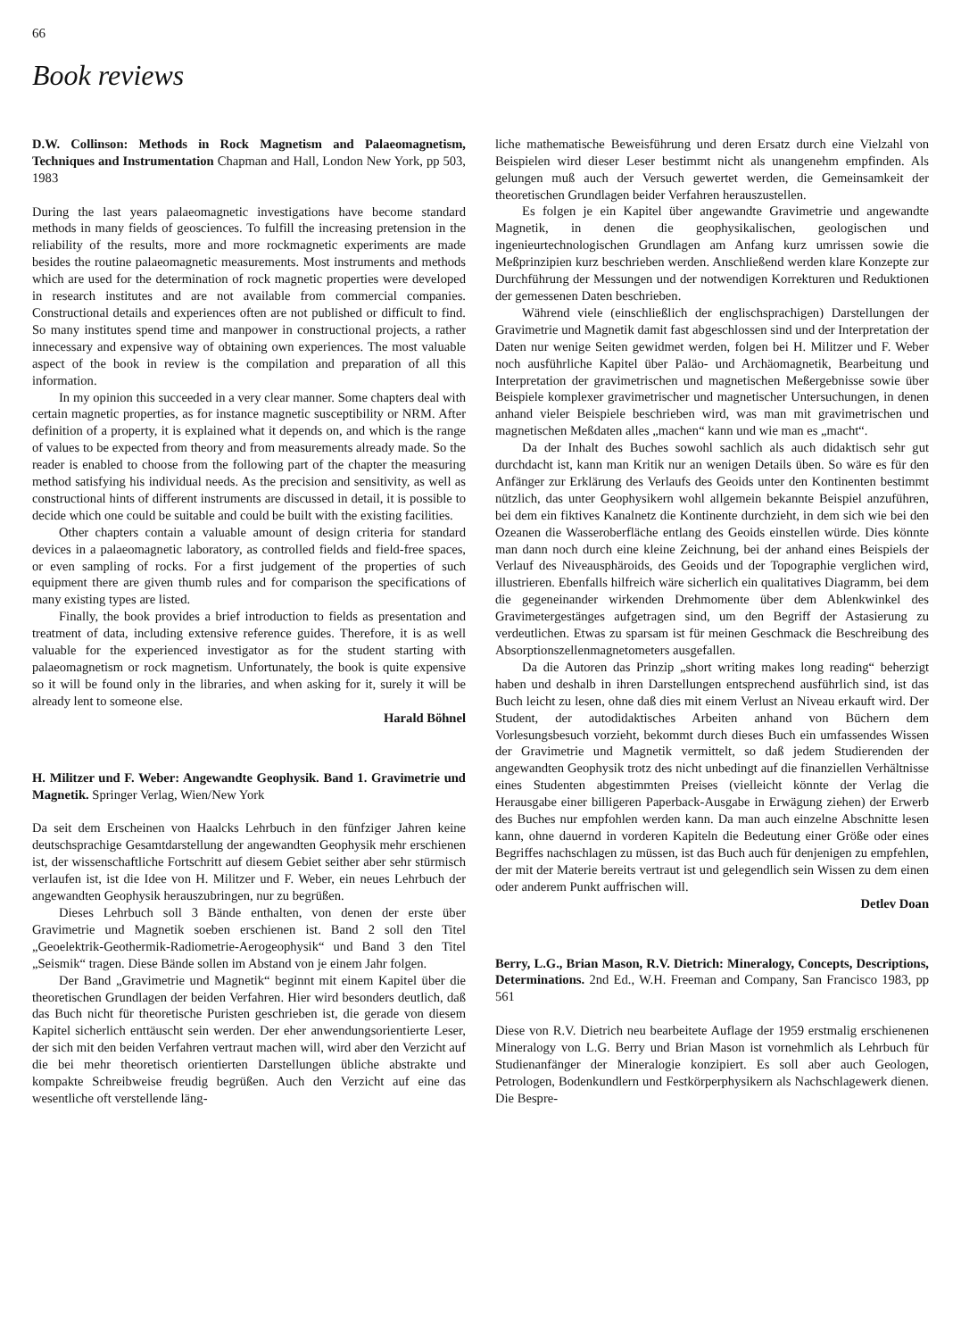66
Book reviews
D.W. Collinson: Methods in Rock Magnetism and Palaeomagnetism, Techniques and Instrumentation Chapman and Hall, London New York, pp 503, 1983
During the last years palaeomagnetic investigations have become standard methods in many fields of geosciences. To fulfill the increasing pretension in the reliability of the results, more and more rockmagnetic experiments are made besides the routine palaeomagnetic measurements. Most instruments and methods which are used for the determination of rock magnetic properties were developed in research institutes and are not available from commercial companies. Constructional details and experiences often are not published or difficult to find. So many institutes spend time and manpower in constructional projects, a rather innecessary and expensive way of obtaining own experiences. The most valuable aspect of the book in review is the compilation and preparation of all this information.
In my opinion this succeeded in a very clear manner. Some chapters deal with certain magnetic properties, as for instance magnetic susceptibility or NRM. After definition of a property, it is explained what it depends on, and which is the range of values to be expected from theory and from measurements already made. So the reader is enabled to choose from the following part of the chapter the measuring method satisfying his individual needs. As the precision and sensitivity, as well as constructional hints of different instruments are discussed in detail, it is possible to decide which one could be suitable and could be built with the existing facilities.
Other chapters contain a valuable amount of design criteria for standard devices in a palaeomagnetic laboratory, as controlled fields and field-free spaces, or even sampling of rocks. For a first judgement of the properties of such equipment there are given thumb rules and for comparison the specifications of many existing types are listed.
Finally, the book provides a brief introduction to fields as presentation and treatment of data, including extensive reference guides. Therefore, it is as well valuable for the experienced investigator as for the student starting with palaeomagnetism or rock magnetism. Unfortunately, the book is quite expensive so it will be found only in the libraries, and when asking for it, surely it will be already lent to someone else.
Harald Böhnel
H. Militzer und F. Weber: Angewandte Geophysik. Band 1. Gravimetrie und Magnetik. Springer Verlag, Wien/New York
Da seit dem Erscheinen von Haalcks Lehrbuch in den fünfziger Jahren keine deutschsprachige Gesamtdarstellung der angewandten Geophysik mehr erschienen ist, der wissenschaftliche Fortschritt auf diesem Gebiet seither aber sehr stürmisch verlaufen ist, ist die Idee von H. Militzer und F. Weber, ein neues Lehrbuch der angewandten Geophysik herauszubringen, nur zu begrüßen.
Dieses Lehrbuch soll 3 Bände enthalten, von denen der erste über Gravimetrie und Magnetik soeben erschienen ist. Band 2 soll den Titel „Geoelektrik-Geothermik-Radiometrie-Aerogeophysik“ und Band 3 den Titel „Seismik“ tragen. Diese Bände sollen im Abstand von je einem Jahr folgen.
Der Band „Gravimetrie und Magnetik“ beginnt mit einem Kapitel über die theoretischen Grundlagen der beiden Verfahren. Hier wird besonders deutlich, daß das Buch nicht für theoretische Puristen geschrieben ist, die gerade von diesem Kapitel sicherlich enttäuscht sein werden. Der eher anwendungsorientierte Leser, der sich mit den beiden Verfahren vertraut machen will, wird aber den Verzicht auf die bei mehr theoretisch orientierten Darstellungen übliche abstrakte und kompakte Schreibweise freudig begrüßen. Auch den Verzicht auf eine das wesentliche oft verstellende läng-
liche mathematische Beweisführung und deren Ersatz durch eine Vielzahl von Beispielen wird dieser Leser bestimmt nicht als unangenehm empfinden. Als gelungen muß auch der Versuch gewertet werden, die Gemeinsamkeit der theoretischen Grundlagen beider Verfahren herauszustellen.
Es folgen je ein Kapitel über angewandte Gravimetrie und angewandte Magnetik, in denen die geophysikalischen, geologischen und ingenieurtechnologischen Grundlagen am Anfang kurz umrissen sowie die Meßprinzipien kurz beschrieben werden. Anschließend werden klare Konzepte zur Durchführung der Messungen und der notwendigen Korrekturen und Reduktionen der gemessenen Daten beschrieben.
Während viele (einschließlich der englischsprachigen) Darstellungen der Gravimetrie und Magnetik damit fast abgeschlossen sind und der Interpretation der Daten nur wenige Seiten gewidmet werden, folgen bei H. Militzer und F. Weber noch ausführliche Kapitel über Paläo- und Archäomagnetik, Bearbeitung und Interpretation der gravimetrischen und magnetischen Meßergebnisse sowie über Beispiele komplexer gravimetrischer und magnetischer Untersuchungen, in denen anhand vieler Beispiele beschrieben wird, was man mit gravimetrischen und magnetischen Meßdaten alles „machen“ kann und wie man es „macht“.
Da der Inhalt des Buches sowohl sachlich als auch didaktisch sehr gut durchdacht ist, kann man Kritik nur an wenigen Details üben. So wäre es für den Anfänger zur Erklärung des Verlaufs des Geoids unter den Kontinenten bestimmt nützlich, das unter Geophysikern wohl allgemein bekannte Beispiel anzuführen, bei dem ein fiktives Kanalnetz die Kontinente durchzieht, in dem sich wie bei den Ozeanen die Wasseroberfläche entlang des Geoids einstellen würde. Dies könnte man dann noch durch eine kleine Zeichnung, bei der anhand eines Beispiels der Verlauf des Niveausphäroids, des Geoids und der Topographie verglichen wird, illustrieren. Ebenfalls hilfreich wäre sicherlich ein qualitatives Diagramm, bei dem die gegeneinander wirkenden Drehmomente über dem Ablenkwinkel des Gravimetergestänges aufgetragen sind, um den Begriff der Astasierung zu verdeutlichen. Etwas zu sparsam ist für meinen Geschmack die Beschreibung des Absorptionszellenmagnetometers ausgefallen.
Da die Autoren das Prinzip „short writing makes long reading“ beherzigt haben und deshalb in ihren Darstellungen entsprechend ausführlich sind, ist das Buch leicht zu lesen, ohne daß dies mit einem Verlust an Niveau erkauft wird. Der Student, der autodidaktisches Arbeiten anhand von Büchern dem Vorlesungsbesuch vorzieht, bekommt durch dieses Buch ein umfassendes Wissen der Gravimetrie und Magnetik vermittelt, so daß jedem Studierenden der angewandten Geophysik trotz des nicht unbedingt auf die finanziellen Verhältnisse eines Studenten abgestimmten Preises (vielleicht könnte der Verlag die Herausgabe einer billigeren Paperback-Ausgabe in Erwägung ziehen) der Erwerb des Buches nur empfohlen werden kann. Da man auch einzelne Abschnitte lesen kann, ohne dauernd in vorderen Kapiteln die Bedeutung einer Größe oder eines Begriffes nachschlagen zu müssen, ist das Buch auch für denjenigen zu empfehlen, der mit der Materie bereits vertraut ist und gelegendlich sein Wissen zu dem einen oder anderem Punkt auffrischen will.
Detlev Doan
Berry, L.G., Brian Mason, R.V. Dietrich: Mineralogy, Concepts, Descriptions, Determinations. 2nd Ed., W.H. Freeman and Company, San Francisco 1983, pp 561
Diese von R.V. Dietrich neu bearbeitete Auflage der 1959 erstmalig erschienenen Mineralogy von L.G. Berry und Brian Mason ist vornehmlich als Lehrbuch für Studienanfänger der Mineralogie konzipiert. Es soll aber auch Geologen, Petrologen, Bodenkundlern und Festkörperphysikern als Nachschlagewerk dienen. Die Bespre-